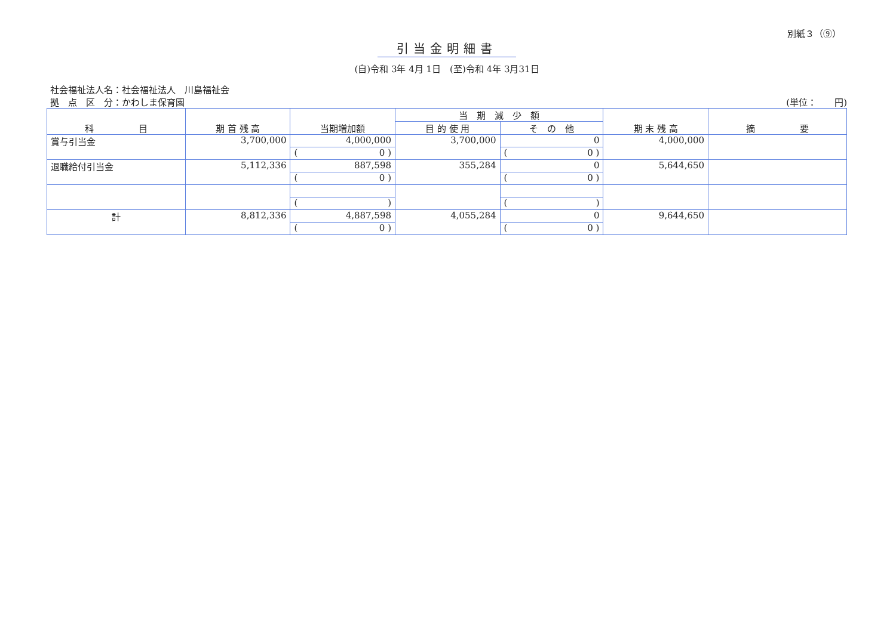別紙３（⑨）
引当金明細書
(自)令和 3年 4月 1日　(至)令和 4年 3月31日
社会福祉法人名：社会福祉法人　川島福祉会
拠　点　区　分：かわしま保育園 (単位：　　円)
| 科 目 | 期 首 残 高 | 当期増加額 | 当 期 減 少 額 | | 期 末 残 高 | 摘 要 |
| --- | --- | --- | --- | --- | --- | --- |
| | | | 目 的 使 用 | そ の 他 | | |
| 賞与引当金 | 3,700,000 | 4,000,000 | 3,700,000 | 0 | 4,000,000 | |
| | | ( 0 ) | | ( 0 ) | | |
| 退職給付引当金 | 5,112,336 | 887,598 | 355,284 | 0 | 5,644,650 | |
| | | ( 0 ) | | ( 0 ) | | |
| | | ( ) | | ( ) | | |
| 計 | 8,812,336 | 4,887,598 | 4,055,284 | 0 | 9,644,650 | |
| | | ( 0 ) | | ( 0 ) | | |